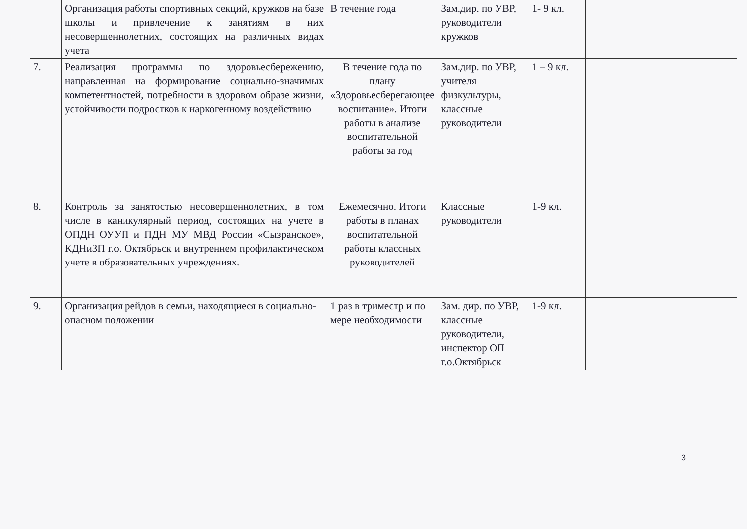| | Организация работы спортивных секций, кружков на базе школы и привлечение к занятиям в них несовершеннолетних, состоящих на различных видах учета | В течение года | Зам.дир. по УВР, руководители кружков | 1- 9 кл. | |
| 7. | Реализация программы по здоровьесбережению, направленная на формирование социально-значимых компетентностей, потребности в здоровом образе жизни, устойчивости подростков к наркогенному воздействию | В течение года по плану «Здоровьесберегающее воспитание». Итоги работы в анализе воспитательной работы за год | Зам.дир. по УВР, учителя физкультуры, классные руководители | 1 – 9 кл. | |
| 8. | Контроль за занятостью несовершеннолетних, в том числе в каникулярный период, состоящих на учете в ОПДН ОУУП и ПДН МУ МВД России «Сызранское», КДНиЗП г.о. Октябрьск и внутреннем профилактическом учете в образовательных учреждениях. | Ежемесячно. Итоги работы в планах воспитательной работы классных руководителей | Классные руководители | 1-9 кл. | |
| 9. | Организация рейдов в семьи, находящиеся в социально-опасном положении | 1 раз в триместр и по мере необходимости | Зам. дир. по УВР, классные руководители, инспектор ОП г.о.Октябрьск | 1-9 кл. | |
3